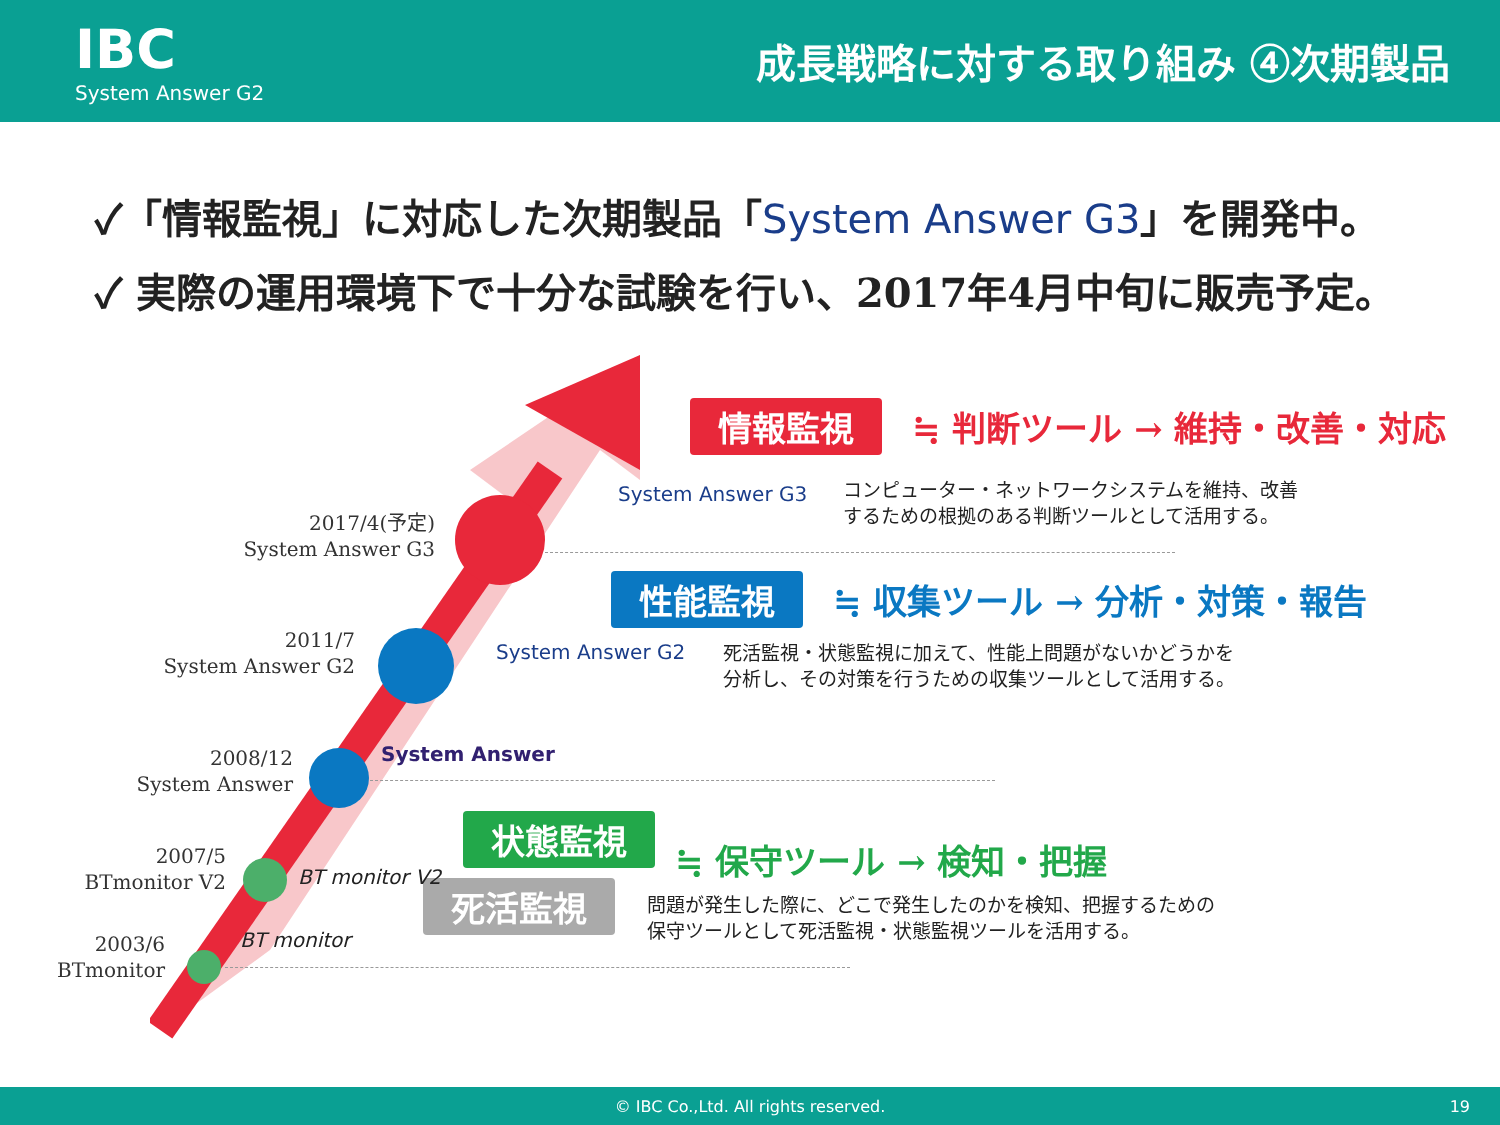IBC
System Answer G2
成長戦略に対する取り組み ④次期製品
✓「情報監視」に対応した次期製品「System Answer G3」を開発中。
✓ 実際の運用環境下で十分な試験を行い、2017年4月中旬に販売予定。
情報監視 ≒ 判断ツール → 維持・改善・対応
System Answer G3
コンピューター・ネットワークシステムを維持、改善
するための根拠のある判断ツールとして活用する。
2017/4(予定)
System Answer G3
性能監視 ≒ 収集ツール → 分析・対策・報告
System Answer G2
死活監視・状態監視に加えて、性能上問題がないかどうかを
分析し、その対策を行うための収集ツールとして活用する。
2011/7
System Answer G2
System Answer
2008/12
System Answer
状態監視
≒ 保守ツール → 検知・把握
死活監視
問題が発生した際に、どこで発生したのかを検知、把握するための
保守ツールとして死活監視・状態監視ツールを活用する。
BT monitor V2
2007/5
BTmonitor V2
BT monitor
2003/6
BTmonitor
© IBC Co.,Ltd. All rights reserved. 19